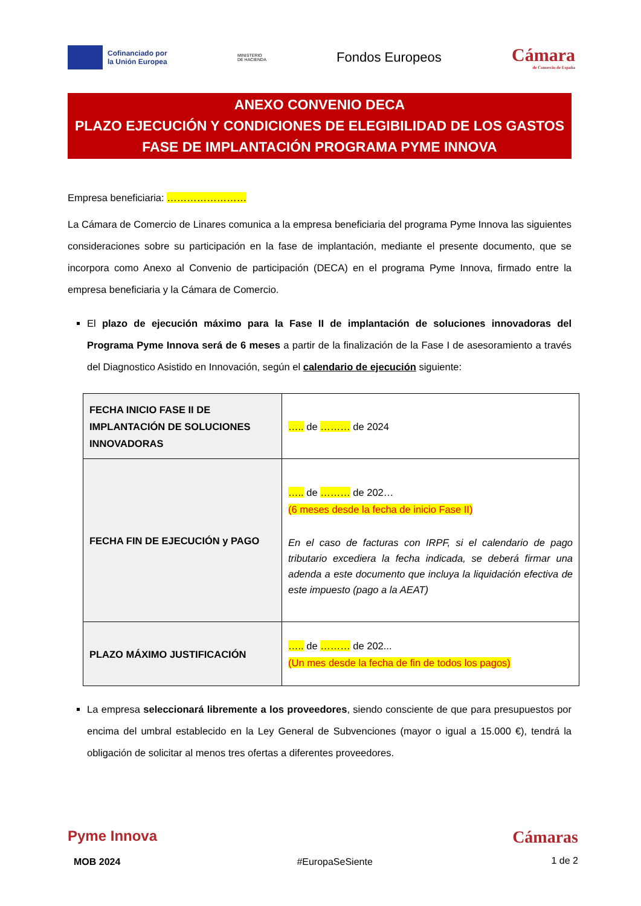Cofinanciado por
la Unión Europea
MINISTERIO
DE HACIENDA
Fondos Europeos
Cámara
de Comercio de España
ANEXO CONVENIO DECA
PLAZO EJECUCIÓN Y CONDICIONES DE ELEGIBILIDAD DE LOS GASTOS
FASE DE IMPLANTACIÓN PROGRAMA PYME INNOVA
Empresa beneficiaria: ……………………
La Cámara de Comercio de Linares comunica a la empresa beneficiaria del programa Pyme Innova las siguientes consideraciones sobre su participación en la fase de implantación, mediante el presente documento, que se incorpora como Anexo al Convenio de participación (DECA) en el programa Pyme Innova, firmado entre la empresa beneficiaria y la Cámara de Comercio.
El plazo de ejecución máximo para la Fase II de implantación de soluciones innovadoras del Programa Pyme Innova será de 6 meses a partir de la finalización de la Fase I de asesoramiento a través del Diagnostico Asistido en Innovación, según el calendario de ejecución siguiente:
| FECHA INICIO FASE II DE IMPLANTACIÓN DE SOLUCIONES INNOVADORAS | ….. de ……… de 2024 |
| FECHA FIN DE EJECUCIÓN y PAGO | ….. de ……… de 202… (6 meses desde la fecha de inicio Fase II) En el caso de facturas con IRPF, si el calendario de pago tributario excediera la fecha indicada, se deberá firmar una adenda a este documento que incluya la liquidación efectiva de este impuesto (pago a la AEAT) |
| PLAZO MÁXIMO JUSTIFICACIÓN | ….. de ……… de 202... (Un mes desde la fecha de fin de todos los pagos) |
La empresa seleccionará libremente a los proveedores, siendo consciente de que para presupuestos por encima del umbral establecido en la Ley General de Subvenciones (mayor o igual a 15.000 €), tendrá la obligación de solicitar al menos tres ofertas a diferentes proveedores.
Pyme Innova
MOB 2024
#EuropaSeSiente
Cámaras
1 de 2